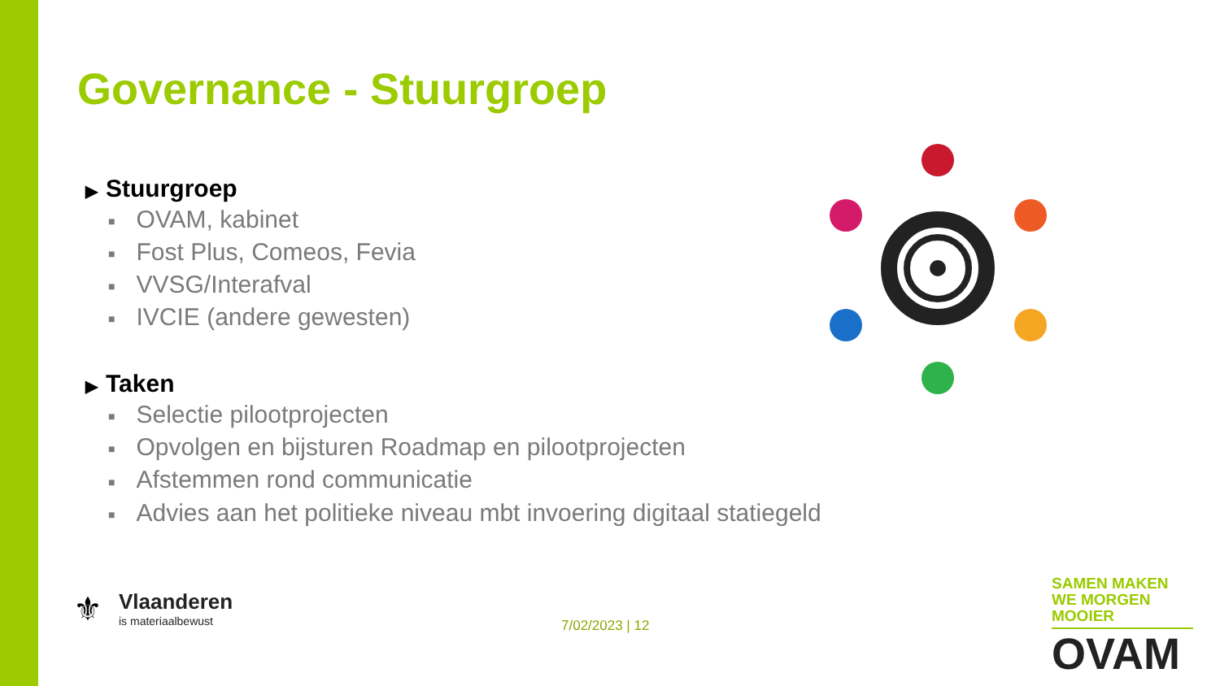Governance - Stuurgroep
▶ Stuurgroep
■ OVAM, kabinet
■ Fost Plus, Comeos, Fevia
■ VVSG/Interafval
■ IVCIE (andere gewesten)
▶ Taken
■ Selectie pilootprojecten
■ Opvolgen en bijsturen Roadmap en pilootprojecten
■ Afstemmen rond communicatie
■ Advies aan het politieke niveau mbt invoering digitaal statiegeld
7/02/2023 | 12
⚜
Vlaanderen
is materiaalbewust
SAMEN MAKEN WE MORGEN MOOIER
OVAM